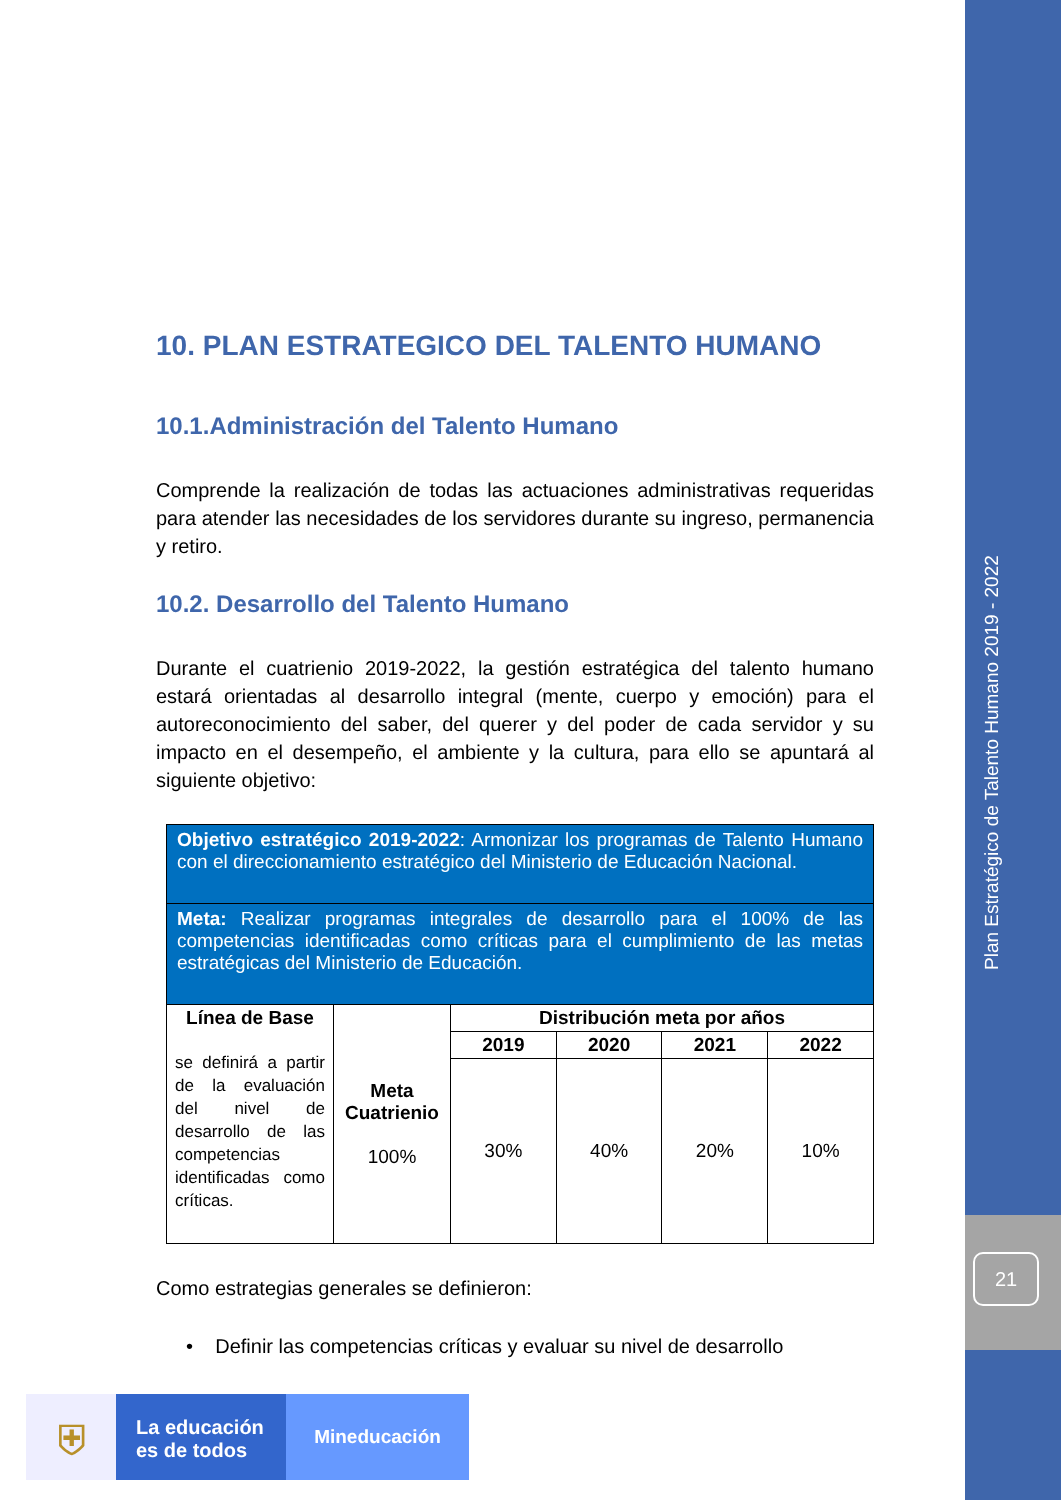Plan Estratégico de Talento Humano 2019 - 2022
21
10. PLAN ESTRATEGICO DEL TALENTO HUMANO
10.1.Administración del Talento Humano
Comprende la realización de todas las actuaciones administrativas requeridas para atender las necesidades de los servidores durante su ingreso, permanencia y retiro.
10.2. Desarrollo del Talento Humano
Durante el cuatrienio 2019-2022, la gestión estratégica del talento humano estará orientadas al desarrollo integral (mente, cuerpo y emoción) para el autoreconocimiento del saber, del querer y del poder de cada servidor y su impacto en el desempeño, el ambiente y la cultura, para ello se apuntará al siguiente objetivo:
| Objetivo estratégico 2019-2022 : Armonizar los programas de Talento Humano con el direccionamiento estratégico del Ministerio de Educación Nacional. | | | | | |
| Meta: Realizar programas integrales de desarrollo para el 100% de las competencias identificadas como críticas para el cumplimiento de las metas estratégicas del Ministerio de Educación. | | | | | |
| Línea de Base se definirá a partir de la evaluación del nivel de desarrollo de las competencias identificadas como críticas. | Meta Cuatrienio 100% | Distribución meta por años | | | |
| | | 2019 | 2020 | 2021 | 2022 |
| | | 30% | 40% | 20% | 10% |
Como estrategias generales se definieron:
• Definir las competencias críticas y evaluar su nivel de desarrollo
⛨
La educación
es de todos
Mineducación